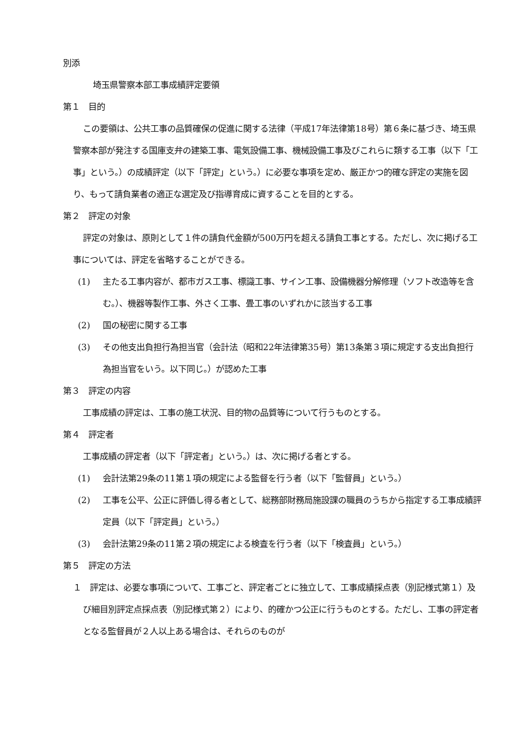別添
埼玉県警察本部工事成績評定要領
第１　目的
この要領は、公共工事の品質確保の促進に関する法律（平成17年法律第18号）第６条に基づき、埼玉県警察本部が発注する国庫支弁の建築工事、電気設備工事、機械設備工事及びこれらに類する工事（以下「工事」という。）の成績評定（以下「評定」という。）に必要な事項を定め、厳正かつ的確な評定の実施を図り、もって請負業者の適正な選定及び指導育成に資することを目的とする。
第２　評定の対象
評定の対象は、原則として１件の請負代金額が500万円を超える請負工事とする。ただし、次に掲げる工事については、評定を省略することができる。
(1) 主たる工事内容が、都市ガス工事、標識工事、サイン工事、設備機器分解修理（ソフト改造等を含む。）、機器等製作工事、外さく工事、畳工事のいずれかに該当する工事
(2) 国の秘密に関する工事
(3) その他支出負担行為担当官（会計法（昭和22年法律第35号）第13条第３項に規定する支出負担行為担当官をいう。以下同じ。）が認めた工事
第３　評定の内容
工事成績の評定は、工事の施工状況、目的物の品質等について行うものとする。
第４　評定者
工事成績の評定者（以下「評定者」という。）は、次に掲げる者とする。
(1) 会計法第29条の11第１項の規定による監督を行う者（以下「監督員」という。）
(2) 工事を公平、公正に評価し得る者として、総務部財務局施設課の職員のうちから指定する工事成績評定員（以下「評定員」という。）
(3) 会計法第29条の11第２項の規定による検査を行う者（以下「検査員」という。）
第５　評定の方法
１　評定は、必要な事項について、工事ごと、評定者ごとに独立して、工事成績採点表（別記様式第１）及び細目別評定点採点表（別記様式第２）により、的確かつ公正に行うものとする。ただし、工事の評定者となる監督員が２人以上ある場合は、それらのものが